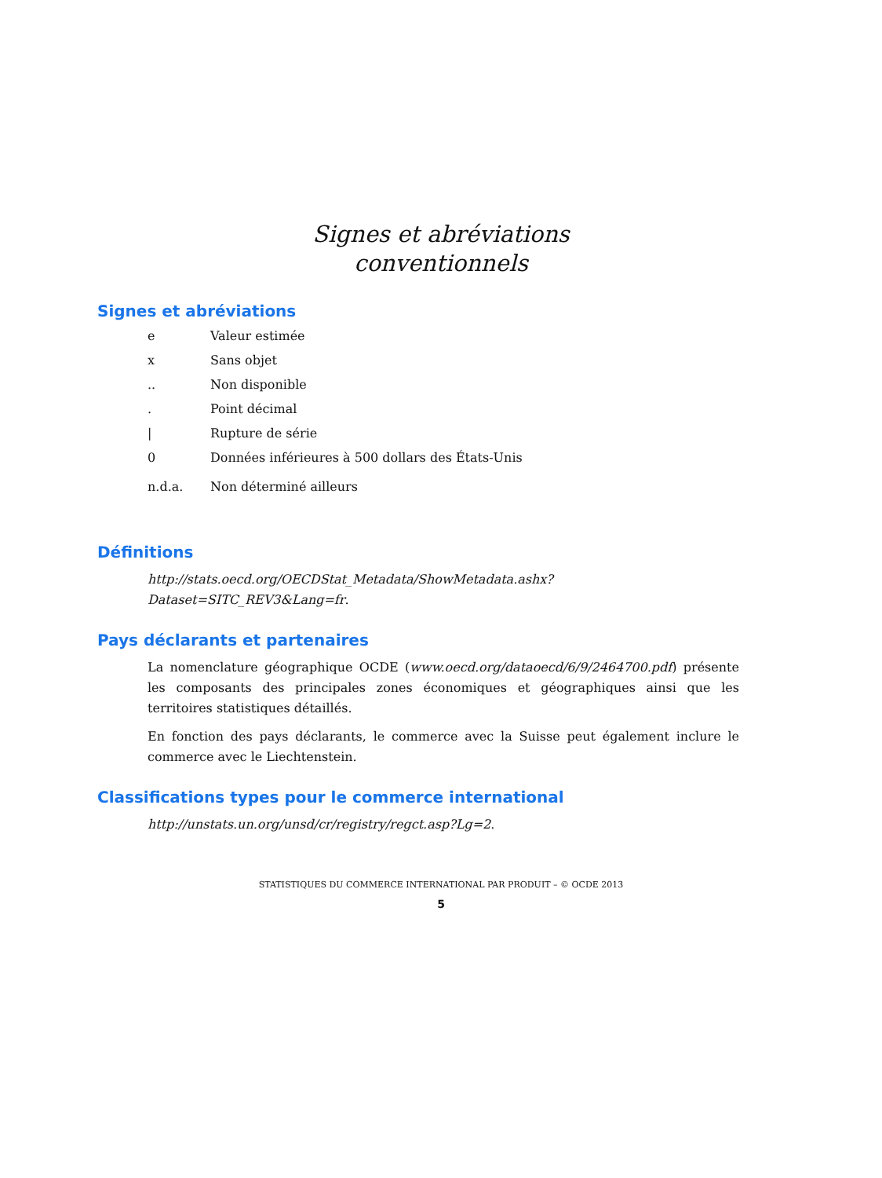Signes et abréviations
conventionnels
Signes et abréviations
e Valeur estimée
x Sans objet
.. Non disponible
. Point décimal
| Rupture de série
0 Données inférieures à 500 dollars des États-Unis
n.d.a. Non déterminé ailleurs
Définitions
http://stats.oecd.org/OECDStat_Metadata/ShowMetadata.ashx?Dataset=SITC_REV3&Lang=fr.
Pays déclarants et partenaires
La nomenclature géographique OCDE (www.oecd.org/dataoecd/6/9/2464700.pdf) présente les composants des principales zones économiques et géographiques ainsi que les territoires statistiques détaillés.
En fonction des pays déclarants, le commerce avec la Suisse peut également inclure le commerce avec le Liechtenstein.
Classifications types pour le commerce international
http://unstats.un.org/unsd/cr/registry/regct.asp?Lg=2.
STATISTIQUES DU COMMERCE INTERNATIONAL PAR PRODUIT – © OCDE 2013
5